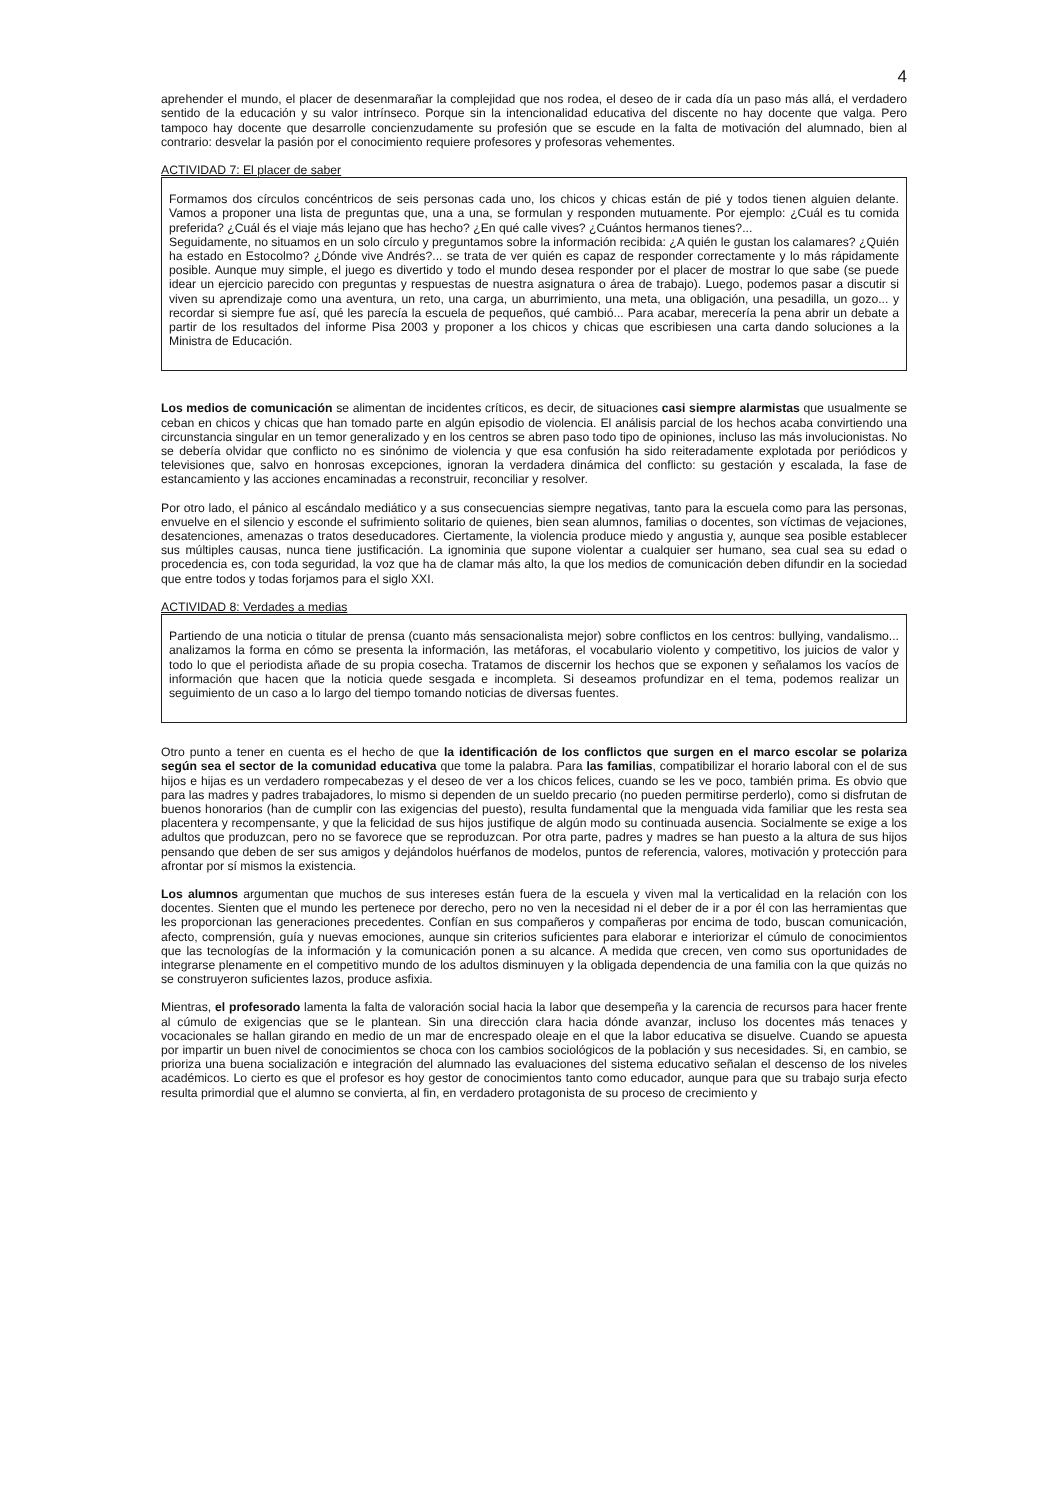4
aprehender el mundo, el placer de desenmarañar la complejidad que nos rodea, el deseo de ir cada día un paso más allá, el verdadero sentido de la educación y su valor intrínseco. Porque sin la intencionalidad educativa del discente no hay docente que valga. Pero tampoco hay docente que desarrolle concienzudamente su profesión que se escude en la falta de motivación del alumnado, bien al contrario: desvelar la pasión por el conocimiento requiere profesores y profesoras vehementes.
ACTIVIDAD 7: El placer de saber
Formamos dos círculos concéntricos de seis personas cada uno, los chicos y chicas están de pié y todos tienen alguien delante. Vamos a proponer una lista de preguntas que, una a una, se formulan y responden mutuamente. Por ejemplo: ¿Cuál es tu comida preferida? ¿Cuál és el viaje más lejano que has hecho? ¿En qué calle vives? ¿Cuántos hermanos tienes?...
Seguidamente, no situamos en un solo círculo y preguntamos sobre la información recibida: ¿A quién le gustan los calamares? ¿Quién ha estado en Estocolmo? ¿Dónde vive Andrés?... se trata de ver quién es capaz de responder correctamente y lo más rápidamente posible. Aunque muy simple, el juego es divertido y todo el mundo desea responder por el placer de mostrar lo que sabe (se puede idear un ejercicio parecido con preguntas y respuestas de nuestra asignatura o área de trabajo). Luego, podemos pasar a discutir si viven su aprendizaje como una aventura, un reto, una carga, un aburrimiento, una meta, una obligación, una pesadilla, un gozo... y recordar si siempre fue así, qué les parecía la escuela de pequeños, qué cambió... Para acabar, merecería la pena abrir un debate a partir de los resultados del informe Pisa 2003 y proponer a los chicos y chicas que escribiesen una carta dando soluciones a la Ministra de Educación.
Los medios de comunicación se alimentan de incidentes críticos, es decir, de situaciones casi siempre alarmistas que usualmente se ceban en chicos y chicas que han tomado parte en algún episodio de violencia. El análisis parcial de los hechos acaba convirtiendo una circunstancia singular en un temor generalizado y en los centros se abren paso todo tipo de opiniones, incluso las más involucionistas. No se debería olvidar que conflicto no es sinónimo de violencia y que esa confusión ha sido reiteradamente explotada por periódicos y televisiones que, salvo en honrosas excepciones, ignoran la verdadera dinámica del conflicto: su gestación y escalada, la fase de estancamiento y las acciones encaminadas a reconstruir, reconciliar y resolver.
Por otro lado, el pánico al escándalo mediático y a sus consecuencias siempre negativas, tanto para la escuela como para las personas, envuelve en el silencio y esconde el sufrimiento solitario de quienes, bien sean alumnos, familias o docentes, son víctimas de vejaciones, desatenciones, amenazas o tratos deseducadores. Ciertamente, la violencia produce miedo y angustia y, aunque sea posible establecer sus múltiples causas, nunca tiene justificación. La ignominia que supone violentar a cualquier ser humano, sea cual sea su edad o procedencia es, con toda seguridad, la voz que ha de clamar más alto, la que los medios de comunicación deben difundir en la sociedad que entre todos y todas forjamos para el siglo XXI.
ACTIVIDAD 8: Verdades a medias
Partiendo de una noticia o titular de prensa (cuanto más sensacionalista mejor) sobre conflictos en los centros: bullying, vandalismo... analizamos la forma en cómo se presenta la información, las metáforas, el vocabulario violento y competitivo, los juicios de valor y todo lo que el periodista añade de su propia cosecha. Tratamos de discernir los hechos que se exponen y señalamos los vacíos de información que hacen que la noticia quede sesgada e incompleta. Si deseamos profundizar en el tema, podemos realizar un seguimiento de un caso a lo largo del tiempo tomando noticias de diversas fuentes.
Otro punto a tener en cuenta es el hecho de que la identificación de los conflictos que surgen en el marco escolar se polariza según sea el sector de la comunidad educativa que tome la palabra. Para las familias, compatibilizar el horario laboral con el de sus hijos e hijas es un verdadero rompecabezas y el deseo de ver a los chicos felices, cuando se les ve poco, también prima. Es obvio que para las madres y padres trabajadores, lo mismo si dependen de un sueldo precario (no pueden permitirse perderlo), como si disfrutan de buenos honorarios (han de cumplir con las exigencias del puesto), resulta fundamental que la menguada vida familiar que les resta sea placentera y recompensante, y que la felicidad de sus hijos justifique de algún modo su continuada ausencia. Socialmente se exige a los adultos que produzcan, pero no se favorece que se reproduzcan. Por otra parte, padres y madres se han puesto a la altura de sus hijos pensando que deben de ser sus amigos y dejándolos huérfanos de modelos, puntos de referencia, valores, motivación y protección para afrontar por sí mismos la existencia.
Los alumnos argumentan que muchos de sus intereses están fuera de la escuela y viven mal la verticalidad en la relación con los docentes. Sienten que el mundo les pertenece por derecho, pero no ven la necesidad ni el deber de ir a por él con las herramientas que les proporcionan las generaciones precedentes. Confían en sus compañeros y compañeras por encima de todo, buscan comunicación, afecto, comprensión, guía y nuevas emociones, aunque sin criterios suficientes para elaborar e interiorizar el cúmulo de conocimientos que las tecnologías de la información y la comunicación ponen a su alcance. A medida que crecen, ven como sus oportunidades de integrarse plenamente en el competitivo mundo de los adultos disminuyen y la obligada dependencia de una familia con la que quizás no se construyeron suficientes lazos, produce asfixia.
Mientras, el profesorado lamenta la falta de valoración social hacia la labor que desempeña y la carencia de recursos para hacer frente al cúmulo de exigencias que se le plantean. Sin una dirección clara hacia dónde avanzar, incluso los docentes más tenaces y vocacionales se hallan girando en medio de un mar de encrespado oleaje en el que la labor educativa se disuelve. Cuando se apuesta por impartir un buen nivel de conocimientos se choca con los cambios sociológicos de la población y sus necesidades. Si, en cambio, se prioriza una buena socialización e integración del alumnado las evaluaciones del sistema educativo señalan el descenso de los niveles académicos. Lo cierto es que el profesor es hoy gestor de conocimientos tanto como educador, aunque para que su trabajo surja efecto resulta primordial que el alumno se convierta, al fin, en verdadero protagonista de su proceso de crecimiento y